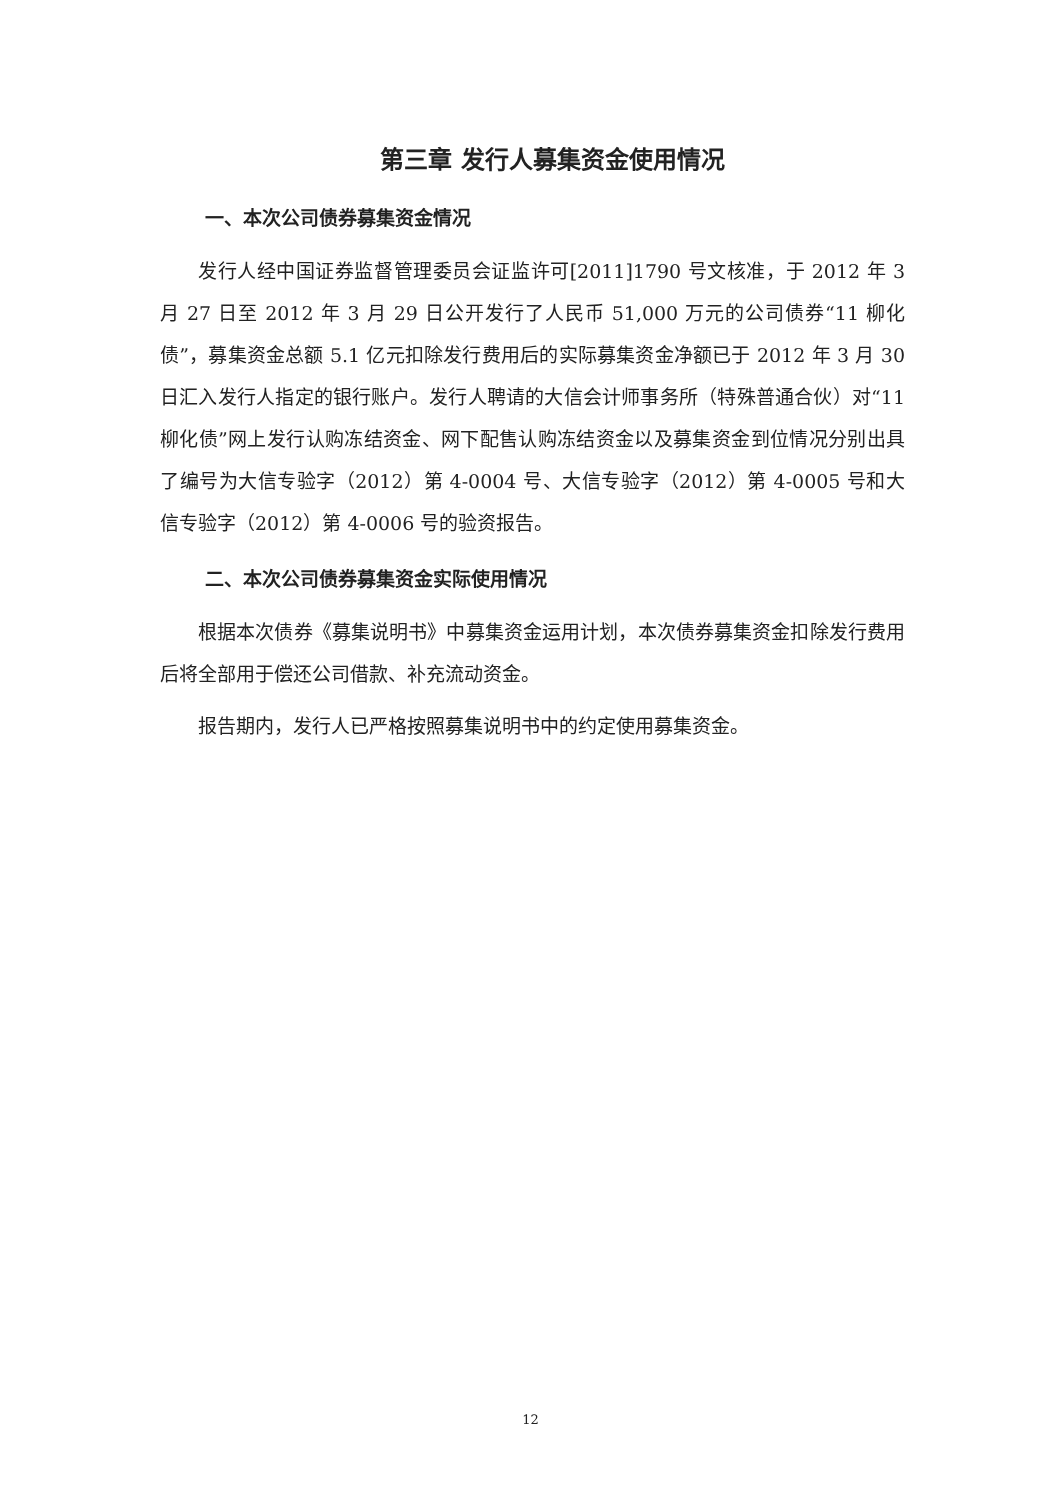第三章 发行人募集资金使用情况
一、本次公司债券募集资金情况
发行人经中国证券监督管理委员会证监许可[2011]1790 号文核准，于 2012 年 3 月 27 日至 2012 年 3 月 29 日公开发行了人民币 51,000 万元的公司债券“11 柳化债”，募集资金总额 5.1 亿元扣除发行费用后的实际募集资金净额已于 2012 年 3 月 30 日汇入发行人指定的银行账户。发行人聘请的大信会计师事务所（特殊普通合伙）对“11 柳化债”网上发行认购冻结资金、网下配售认购冻结资金以及募集资金到位情况分别出具了编号为大信专验字（2012）第 4-0004 号、大信专验字（2012）第 4-0005 号和大信专验字（2012）第 4-0006 号的验资报告。
二、本次公司债券募集资金实际使用情况
根据本次债券《募集说明书》中募集资金运用计划，本次债券募集资金扣除发行费用后将全部用于偿还公司借款、补充流动资金。
报告期内，发行人已严格按照募集说明书中的约定使用募集资金。
12